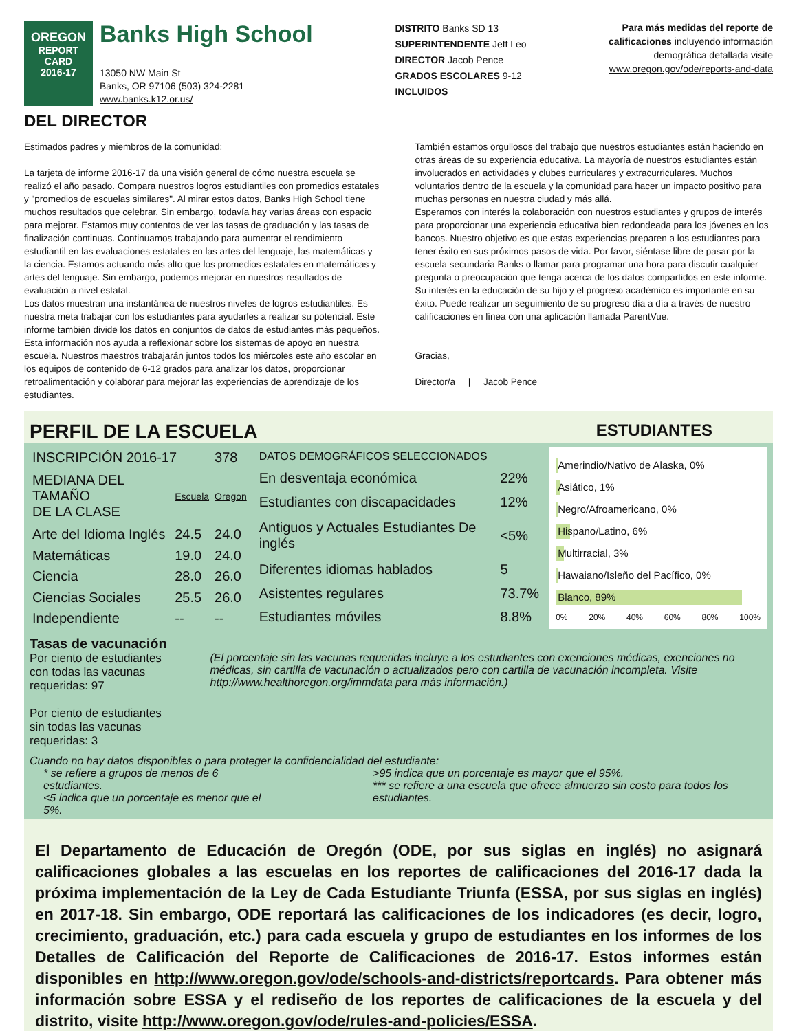OREGON
REPORT CARD
2016-17
Banks High School
13050 NW Main St
Banks, OR 97106 (503) 324-2281
www.banks.k12.or.us/
DISTRITO Banks SD 13
SUPERINTENDENTE Jeff Leo
DIRECTOR Jacob Pence
GRADOS ESCOLARES 9-12
INCLUIDOS
Para más medidas del reporte de
calificaciones incluyendo información
demográfica detallada visite
www.oregon.gov/ode/reports-and-data
DEL DIRECTOR
Estimados padres y miembros de la comunidad:
La tarjeta de informe 2016-17 da una visión general de cómo nuestra escuela se realizó el año pasado. Compara nuestros logros estudiantiles con promedios estatales y "promedios de escuelas similares". Al mirar estos datos, Banks High School tiene muchos resultados que celebrar. Sin embargo, todavía hay varias áreas con espacio para mejorar. Estamos muy contentos de ver las tasas de graduación y las tasas de finalización continuas. Continuamos trabajando para aumentar el rendimiento estudiantil en las evaluaciones estatales en las artes del lenguaje, las matemáticas y la ciencia. Estamos actuando más alto que los promedios estatales en matemáticas y artes del lenguaje. Sin embargo, podemos mejorar en nuestros resultados de evaluación a nivel estatal.
Los datos muestran una instantánea de nuestros niveles de logros estudiantiles. Es nuestra meta trabajar con los estudiantes para ayudarles a realizar su potencial. Este informe también divide los datos en conjuntos de datos de estudiantes más pequeños. Esta información nos ayuda a reflexionar sobre los sistemas de apoyo en nuestra escuela. Nuestros maestros trabajarán juntos todos los miércoles este año escolar en los equipos de contenido de 6-12 grados para analizar los datos, proporcionar retroalimentación y colaborar para mejorar las experiencias de aprendizaje de los estudiantes.
También estamos orgullosos del trabajo que nuestros estudiantes están haciendo en otras áreas de su experiencia educativa. La mayoría de nuestros estudiantes están involucrados en actividades y clubes curriculares y extracurriculares. Muchos voluntarios dentro de la escuela y la comunidad para hacer un impacto positivo para muchas personas en nuestra ciudad y más allá.
Esperamos con interés la colaboración con nuestros estudiantes y grupos de interés para proporcionar una experiencia educativa bien redondeada para los jóvenes en los bancos. Nuestro objetivo es que estas experiencias preparen a los estudiantes para tener éxito en sus próximos pasos de vida. Por favor, siéntase libre de pasar por la escuela secundaria Banks o llamar para programar una hora para discutir cualquier pregunta o preocupación que tenga acerca de los datos compartidos en este informe. Su interés en la educación de su hijo y el progreso académico es importante en su éxito. Puede realizar un seguimiento de su progreso día a día a través de nuestro calificaciones en línea con una aplicación llamada ParentVue.
Gracias,
Director/a | Jacob Pence
PERFIL DE LA ESCUELA ESTUDIANTES
| INSCRIPCIÓN 2016-17 | | 378 |
| MEDIANA DEL TAMAÑO DE LA CLASE | Escuela | Oregon |
| Arte del Idioma Inglés | 24.5 | 24.0 |
| Matemáticas | 19.0 | 24.0 |
| Ciencia | 28.0 | 26.0 |
| Ciencias Sociales | 25.5 | 26.0 |
| Independiente | -- | -- |
| DATOS DEMOGRÁFICOS SELECCIONADOS | |
| En desventaja económica | 22% |
| Estudiantes con discapacidades | 12% |
| Antiguos y Actuales Estudiantes De inglés | <5% |
| Diferentes idiomas hablados | 5 |
| Asistentes regulares | 73.7% |
| Estudiantes móviles | 8.8% |
Amerindio/Nativo de Alaska, 0%
Asiático, 1%
Negro/Afroamericano, 0%
Hispano/Latino, 6%
Multirracial, 3%
Hawaiano/Isleño del Pacífico, 0%
Blanco, 89%
0% 20% 40% 60% 80% 100%
Tasas de vacunación
Por ciento de estudiantes con todas las vacunas requeridas: 97
Por ciento de estudiantes sin todas las vacunas requeridas: 3
(El porcentaje sin las vacunas requeridas incluye a los estudiantes con exenciones médicas, exenciones no médicas, sin cartilla de vacunación o actualizados pero con cartilla de vacunación incompleta. Visite http://www.healthoregon.org/immdata para más información.)
Cuando no hay datos disponibles o para proteger la confidencialidad del estudiante:
* se refiere a grupos de menos de 6 estudiantes.
<5 indica que un porcentaje es menor que el 5%.
>95 indica que un porcentaje es mayor que el 95%.
*** se refiere a una escuela que ofrece almuerzo sin costo para todos los estudiantes.
El Departamento de Educación de Oregón (ODE, por sus siglas en inglés) no asignará calificaciones globales a las escuelas en los reportes de calificaciones del 2016-17 dada la próxima implementación de la Ley de Cada Estudiante Triunfa (ESSA, por sus siglas en inglés) en 2017-18. Sin embargo, ODE reportará las calificaciones de los indicadores (es decir, logro, crecimiento, graduación, etc.) para cada escuela y grupo de estudiantes en los informes de los Detalles de Calificación del Reporte de Calificaciones de 2016-17. Estos informes están disponibles en http://www.oregon.gov/ode/schools-and-districts/reportcards. Para obtener más información sobre ESSA y el rediseño de los reportes de calificaciones de la escuela y del distrito, visite http://www.oregon.gov/ode/rules-and-policies/ESSA.